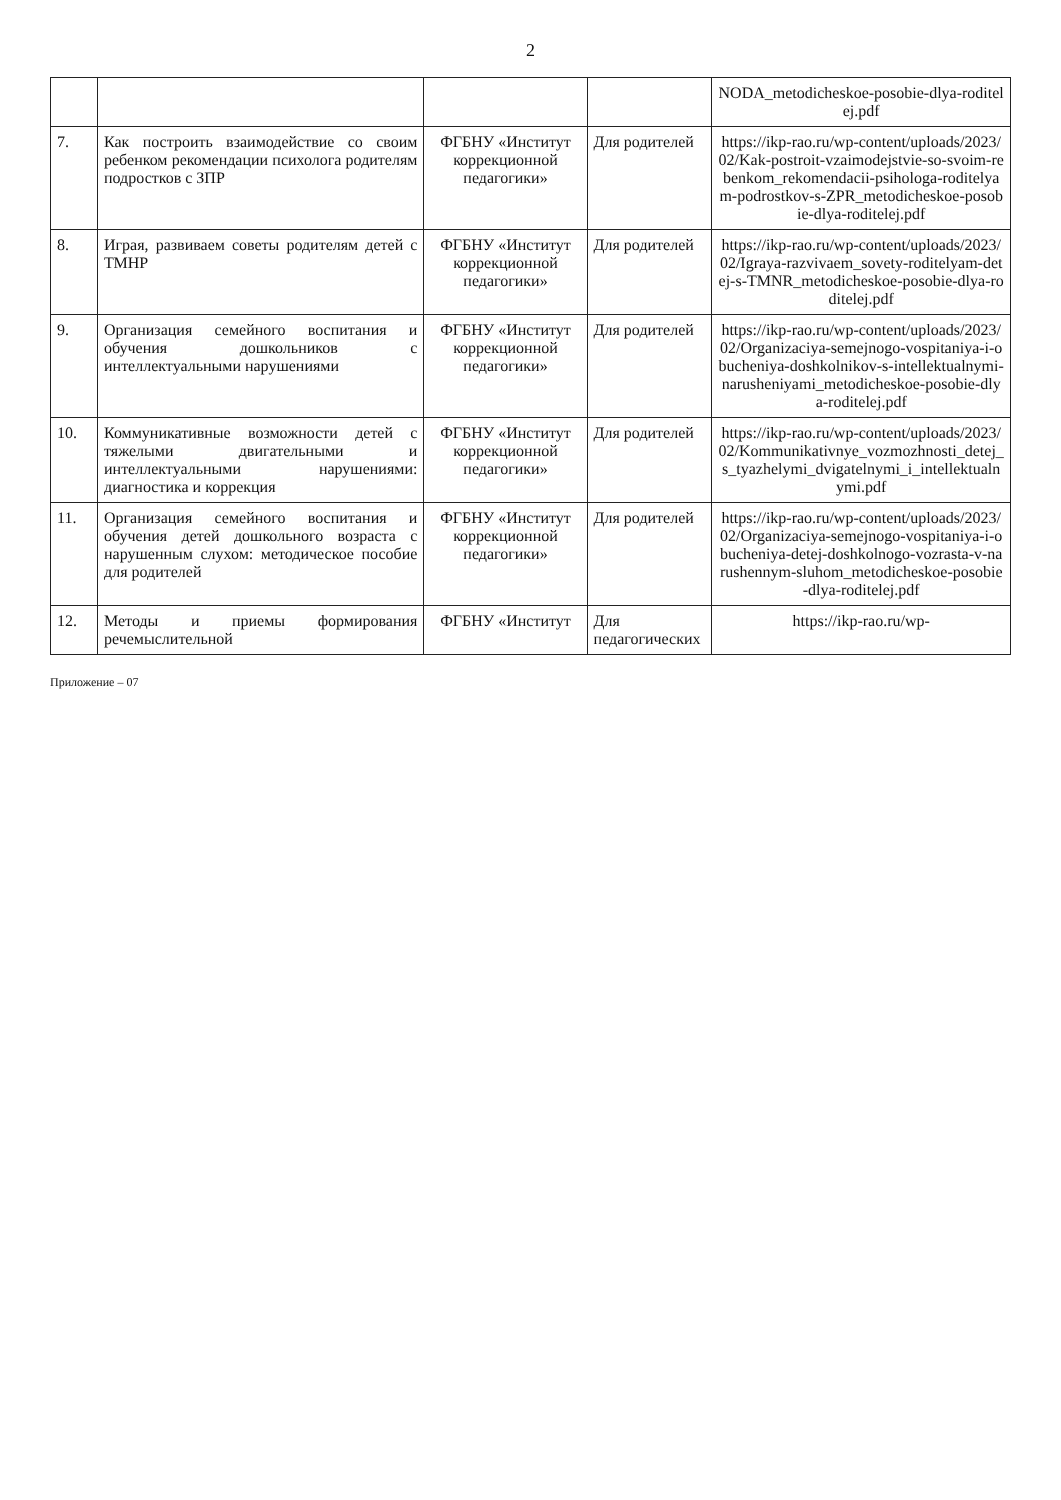2
| | | | | NODA_metodicheskoe-posobie-dlya-roditelej.pdf |
| 7. | Как построить взаимодействие со своим ребенком рекомендации психолога родителям подростков с ЗПР | ФГБНУ «Институт коррекционной педагогики» | Для родителей | https://ikp-rao.ru/wp-content/uploads/2023/02/Kak-postroit-vzaimodejstvie-so-svoim-rebenkom_rekomendacii-psihologa-roditelyam-podrostkov-s-ZPR_metodicheskoe-posobie-dlya-roditelej.pdf |
| 8. | Играя, развиваем советы родителям детей с ТМНР | ФГБНУ «Институт коррекционной педагогики» | Для родителей | https://ikp-rao.ru/wp-content/uploads/2023/02/Igraya-razvivaem_sovety-roditelyam-detej-s-TMNR_metodicheskoe-posobie-dlya-roditelej.pdf |
| 9. | Организация семейного воспитания и обучения дошкольников с интеллектуальными нарушениями | ФГБНУ «Институт коррекционной педагогики» | Для родителей | https://ikp-rao.ru/wp-content/uploads/2023/02/Organizaciya-semejnogo-vospitaniya-i-obucheniya-doshkolnikov-s-intellektualnymi-narusheniyami_metodicheskoe-posobie-dlya-roditelej.pdf |
| 10. | Коммуникативные возможности детей с тяжелыми двигательными и интеллектуальными нарушениями: диагностика и коррекция | ФГБНУ «Институт коррекционной педагогики» | Для родителей | https://ikp-rao.ru/wp-content/uploads/2023/02/Kommunikativnye_vozmozhnosti_detej_s_tyazhelymi_dvigatelnymi_i_intellektualnymi.pdf |
| 11. | Организация семейного воспитания и обучения детей дошкольного возраста с нарушенным слухом: методическое пособие для родителей | ФГБНУ «Институт коррекционной педагогики» | Для родителей | https://ikp-rao.ru/wp-content/uploads/2023/02/Organizaciya-semejnogo-vospitaniya-i-obucheniya-detej-doshkolnogo-vozrasta-v-narushennym-sluhom_metodicheskoe-posobie-dlya-roditelej.pdf |
| 12. | Методы и приемы формирования речемыслительной | ФГБНУ «Институт | Для педагогических | https://ikp-rao.ru/wp- |
Приложение – 07